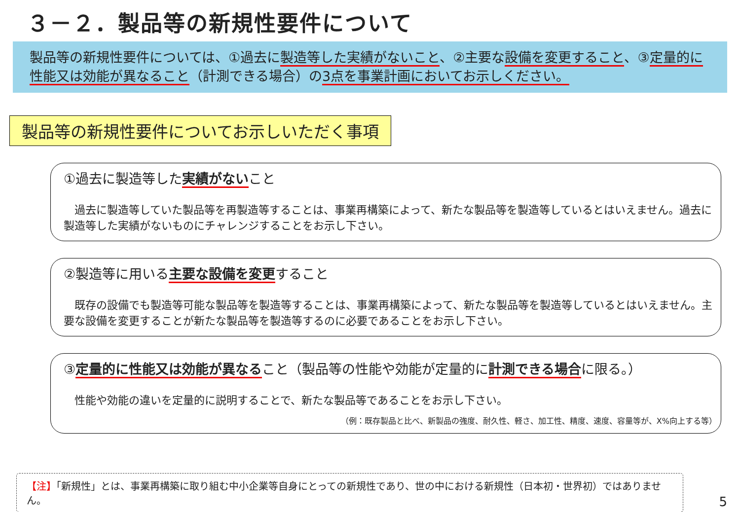３－２．製品等の新規性要件について
製品等の新規性要件については、①過去に製造等した実績がないこと、②主要な設備を変更すること、③定量的に性能又は効能が異なること（計測できる場合）の3点を事業計画においてお示しください。
製品等の新規性要件についてお示しいただく事項
①過去に製造等した実績がないこと
　過去に製造等していた製品等を再製造等することは、事業再構築によって、新たな製品等を製造等しているとはいえません。過去に製造等した実績がないものにチャレンジすることをお示し下さい。
②製造等に用いる主要な設備を変更すること
　既存の設備でも製造等可能な製品等を製造等することは、事業再構築によって、新たな製品等を製造等しているとはいえません。主要な設備を変更することが新たな製品等を製造等するのに必要であることをお示し下さい。
③定量的に性能又は効能が異なること（製品等の性能や効能が定量的に計測できる場合に限る。）
　性能や効能の違いを定量的に説明することで、新たな製品等であることをお示し下さい。
（例：既存製品と比べ、新製品の強度、耐久性、軽さ、加工性、精度、速度、容量等が、X%向上する等）
【注】「新規性」とは、事業再構築に取り組む中小企業等自身にとっての新規性であり、世の中における新規性（日本初・世界初）ではありません。
5